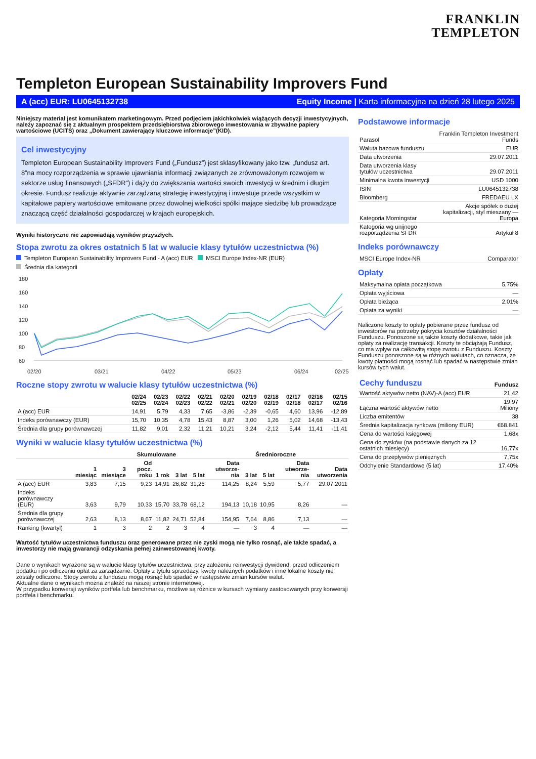FRANKLIN
TEMPLETON
Templeton European Sustainability Improvers Fund
A (acc) EUR: LU0645132738 Equity Income | Karta informacyjna na dzień 28 lutego 2025
Niniejszy materiał jest komunikatem marketingowym. Przed podjęciem jakichkolwiek wiążących decyzji inwestycyjnych, należy zapoznać się z aktualnym prospektem przedsiębiorstwa zbiorowego inwestowania w zbywalne papiery wartościowe (UCITS) oraz „Dokument zawierający kluczowe informacje”(KID).
Cel inwestycyjny
Templeton European Sustainability Improvers Fund („Fundusz”) jest sklasyfikowany jako tzw. „fundusz art. 8”na mocy rozporządzenia w sprawie ujawniania informacji związanych ze zrównoważonym rozwojem w sektorze usług finansowych („SFDR”) i dąży do zwiększania wartości swoich inwestycji w średnim i długim okresie. Fundusz realizuje aktywnie zarządzaną strategię inwestycyjną i inwestuje przede wszystkim w kapitałowe papiery wartościowe emitowane przez dowolnej wielkości spółki mające siedzibę lub prowadzące znaczącą część działalności gospodarczej w krajach europejskich.
Wyniki historyczne nie zapowiadają wyników przyszłych.
Stopa zwrotu za okres ostatnich 5 lat w walucie klasy tytułów uczestnictwa (%)
Templeton European Sustainability Improvers Fund - A (acc) EUR MSCI Europe Index-NR (EUR)
Średnia dla kategorii
180
160
140
120
100
80
60
02/20
03/21
04/22
05/23
06/24
02/25
Roczne stopy zwrotu w walucie klasy tytułów uczestnictwa (%)
| | 02/24 02/25 | 02/23 02/24 | 02/22 02/23 | 02/21 02/22 | 02/20 02/21 | 02/19 02/20 | 02/18 02/19 | 02/17 02/18 | 02/16 02/17 | 02/15 02/16 |
| --- | --- | --- | --- | --- | --- | --- | --- | --- | --- | --- |
| A (acc) EUR | 14,91 | 5,79 | 4,33 | 7,65 | -3,86 | -2,39 | -0,65 | 4,60 | 13,96 | -12,89 |
| Indeks porównawczy (EUR) | 15,70 | 10,35 | 4,78 | 15,43 | 8,87 | 3,00 | 1,26 | 5,02 | 14,68 | -13,43 |
| Średnia dla grupy porównawczej | 11,82 | 9,01 | 2,32 | 11,21 | 10,21 | 3,24 | -2,12 | 5,44 | 11,41 | -11,41 |
Wyniki w walucie klasy tytułów uczestnictwa (%)
| | Skumulowane | | | | | | | Średnioroczne | | | |
| --- | --- | --- | --- | --- | --- | --- | --- | --- | --- | --- | --- |
| | 1 miesiąc | 3 miesiące | Od pocz. roku | 1 rok | 3 lat | 5 lat | Data utworze-nia | 3 lat | 5 lat | Data utworze-nia | Data utworzenia |
| A (acc) EUR | 3,83 | 7,15 | 9,23 | 14,91 | 26,82 | 31,26 | 114,25 | 8,24 | 5,59 | 5,77 | 29.07.2011 |
| Indeks porównawczy (EUR) | 3,63 | 9,79 | 10,33 | 15,70 | 33,78 | 68,12 | 194,13 | 10,18 | 10,95 | 8,26 | — |
| Średnia dla grupy porównawczej | 2,63 | 8,13 | 8,67 | 11,82 | 24,71 | 52,84 | 154,95 | 7,64 | 8,86 | 7,13 | — |
| Ranking (kwartyl) | 1 | 3 | 2 | 2 | 3 | 4 | — | 3 | 4 | — | — |
Wartość tytułów uczestnictwa funduszu oraz generowane przez nie zyski mogą nie tylko rosnąć, ale także spadać, a inwestorzy nie mają gwarancji odzyskania pełnej zainwestowanej kwoty.
Dane o wynikach wyrażone są w walucie klasy tytułów uczestnictwa, przy założeniu reinwestycji dywidend, przed odliczeniem podatku i po odliczeniu opłat za zarządzanie. Opłaty z tytułu sprzedaży, kwoty należnych podatków i inne lokalne koszty nie zostały odliczone. Stopy zwrotu z funduszu mogą rosnąć lub spadać w następstwie zmian kursów walut.
Aktualne dane o wynikach można znaleźć na naszej stronie internetowej.
W przypadku konwersji wyników portfela lub benchmarku, możliwe są różnice w kursach wymiany zastosowanych przy konwersji portfela i benchmarku.
Podstawowe informacje
| Parasol | Franklin Templeton Investment Funds |
| Waluta bazowa funduszu | EUR |
| Data utworzenia | 29.07.2011 |
| Data utworzenia klasy tytułów uczestnictwa | 29.07.2011 |
| Minimalna kwota inwestycji | USD 1000 |
| ISIN | LU0645132738 |
| Bloomberg | FREDAEU LX |
| Kategoria Morningstar | Akcje spółek o dużej kapitalizacji, styl mieszany — Europa |
| Kategoria wg unijnego rozporządzenia SFDR | Artykuł 8 |
Indeks porównawczy
| MSCI Europe Index-NR | Comparator |
Opłaty
| Maksymalna opłata początkowa | 5,75% |
| Opłata wyjściowa | — |
| Opłata bieżąca | 2,01% |
| Opłata za wyniki | — |
Naliczone koszty to opłaty pobierane przez fundusz od inwestorów na potrzeby pokrycia kosztów działalności Funduszu. Ponoszone są także koszty dodatkowe, takie jak opłaty za realizację transakcji. Koszty te obciążają Fundusz, co ma wpływ na całkowitą stopę zwrotu z Funduszu. Koszty Funduszu ponoszone są w różnych walutach, co oznacza, że kwoty płatności mogą rosnąć lub spadać w następstwie zmian kursów tych walut.
| Cechy funduszu | Fundusz |
| --- | --- |
| Wartość aktywów netto (NAV)-A (acc) EUR | 21,42 |
| Łączna wartość aktywów netto | 19,97 Miliony |
| Liczba emitentów | 38 |
| Średnia kapitalizacja rynkowa (miliony EUR) | €68.841 |
| Cena do wartości księgowej | 1,68x |
| Cena do zysków (na podstawie danych za 12 ostatnich miesięcy) | 16,77x |
| Cena do przepływów pieniężnych | 7,75x |
| Odchylenie Standardowe (5 lat) | 17,40% |